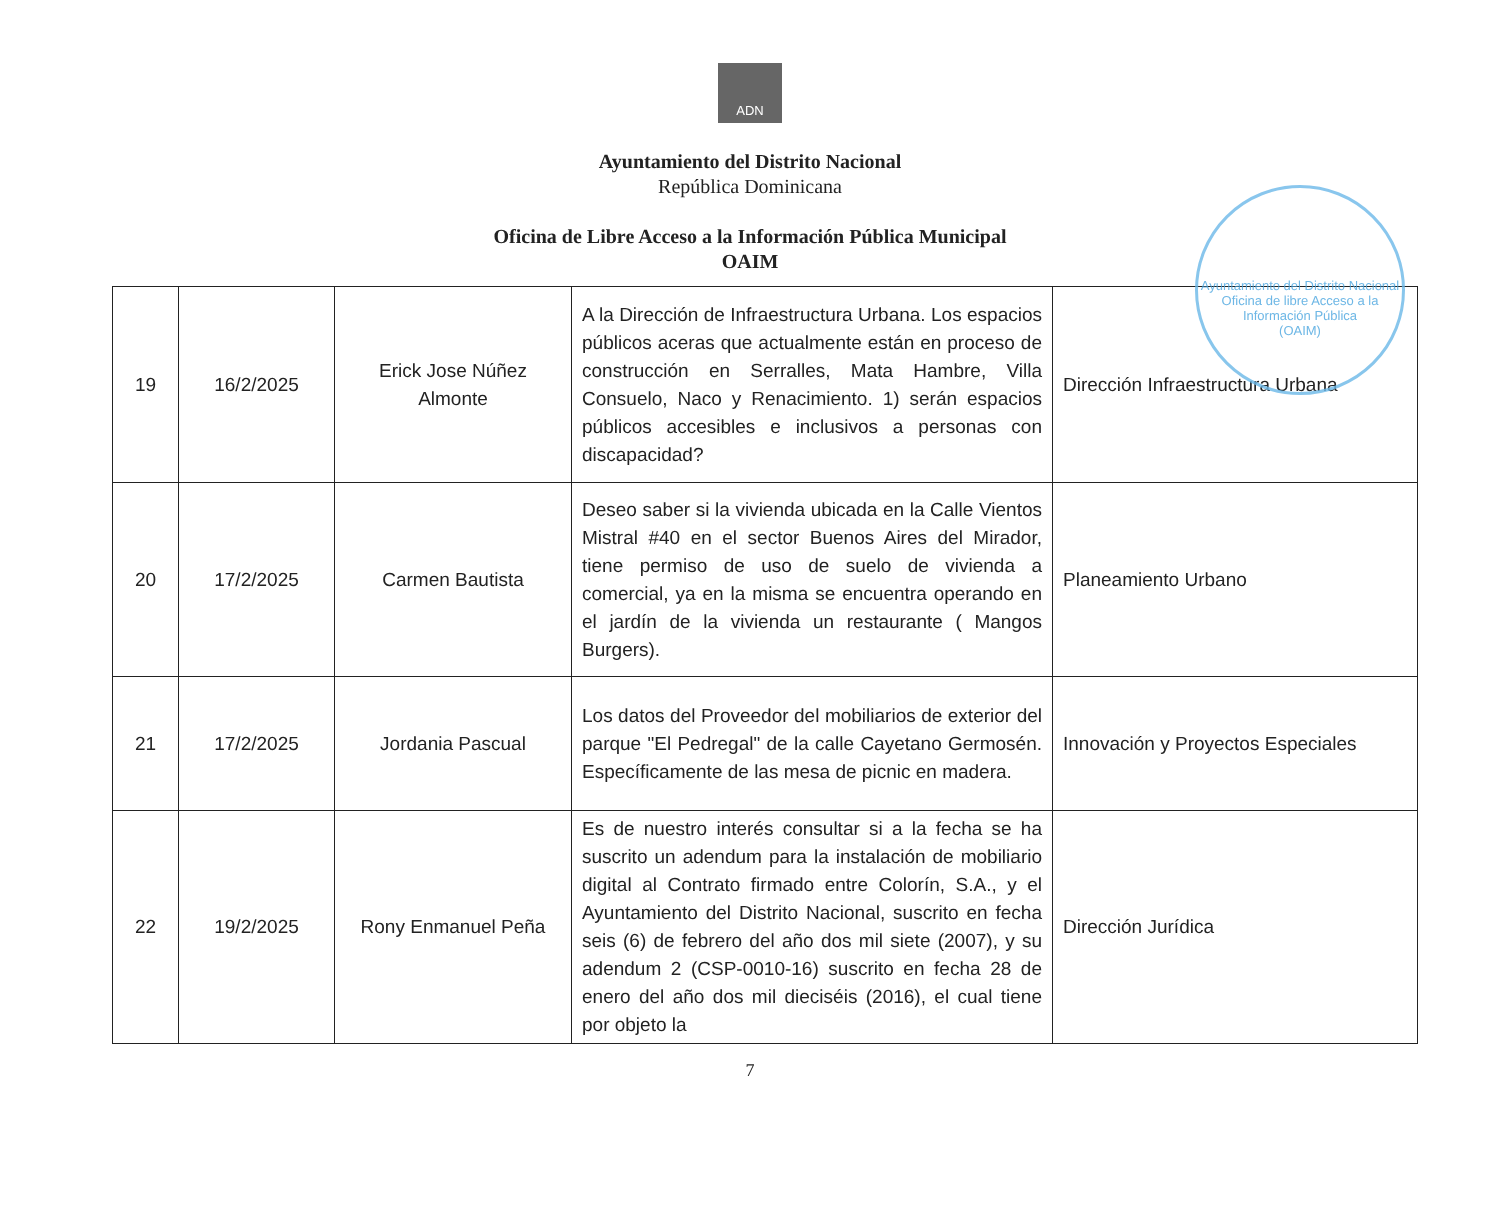ADN
Ayuntamiento del Distrito Nacional
República Dominicana
Oficina de Libre Acceso a la Información Pública Municipal
OAIM
Ayuntamiento del Distrito Nacional
Oficina de libre Acceso a la Información Pública
(OAIM)
| 19 | 16/2/2025 | Erick Jose Núñez Almonte | A la Dirección de Infraestructura Urbana. Los espacios públicos aceras que actualmente están en proceso de construcción en Serralles, Mata Hambre, Villa Consuelo, Naco y Renacimiento. 1) serán espacios públicos accesibles e inclusivos a personas con discapacidad? | Dirección Infraestructura Urbana |
| 20 | 17/2/2025 | Carmen Bautista | Deseo saber si la vivienda ubicada en la Calle Vientos Mistral #40 en el sector Buenos Aires del Mirador, tiene permiso de uso de suelo de vivienda a comercial, ya en la misma se encuentra operando en el jardín de la vivienda un restaurante ( Mangos Burgers). | Planeamiento Urbano |
| 21 | 17/2/2025 | Jordania Pascual | Los datos del Proveedor del mobiliarios de exterior del parque "El Pedregal" de la calle Cayetano Germosén. Específicamente de las mesa de picnic en madera. | Innovación y Proyectos Especiales |
| 22 | 19/2/2025 | Rony Enmanuel Peña | Es de nuestro interés consultar si a la fecha se ha suscrito un adendum para la instalación de mobiliario digital al Contrato firmado entre Colorín, S.A., y el Ayuntamiento del Distrito Nacional, suscrito en fecha seis (6) de febrero del año dos mil siete (2007), y su adendum 2 (CSP-0010-16) suscrito en fecha 28 de enero del año dos mil dieciséis (2016), el cual tiene por objeto la | Dirección Jurídica |
7